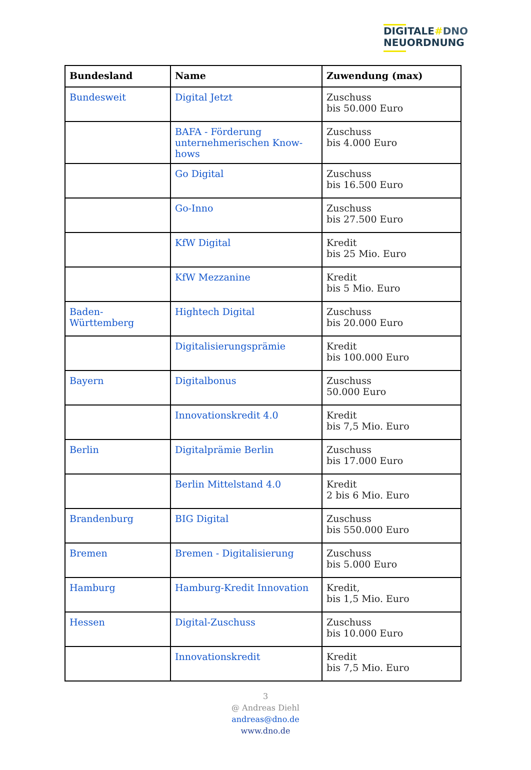DIGITALE#DNO
NEUORDNUNG
| Bundesland | Name | Zuwendung (max) |
| --- | --- | --- |
| Bundesweit | Digital Jetzt | Zuschuss bis 50.000 Euro |
| | BAFA - Förderung unternehmerischen Know-hows | Zuschuss bis 4.000 Euro |
| | Go Digital | Zuschuss bis 16.500 Euro |
| | Go-Inno | Zuschuss bis 27.500 Euro |
| | KfW Digital | Kredit bis 25 Mio. Euro |
| | KfW Mezzanine | Kredit bis 5 Mio. Euro |
| Baden-Württemberg | Hightech Digital | Zuschuss bis 20.000 Euro |
| | Digitalisierungsprämie | Kredit bis 100.000 Euro |
| Bayern | Digitalbonus | Zuschuss 50.000 Euro |
| | Innovationskredit 4.0 | Kredit bis 7,5 Mio. Euro |
| Berlin | Digitalprämie Berlin | Zuschuss bis 17.000 Euro |
| | Berlin Mittelstand 4.0 | Kredit 2 bis 6 Mio. Euro |
| Brandenburg | BIG Digital | Zuschuss bis 550.000 Euro |
| Bremen | Bremen - Digitalisierung | Zuschuss bis 5.000 Euro |
| Hamburg | Hamburg-Kredit Innovation | Kredit, bis 1,5 Mio. Euro |
| Hessen | Digital-Zuschuss | Zuschuss bis 10.000 Euro |
| | Innovationskredit | Kredit bis 7,5 Mio. Euro |
3
@ Andreas Diehl
andreas@dno.de
www.dno.de